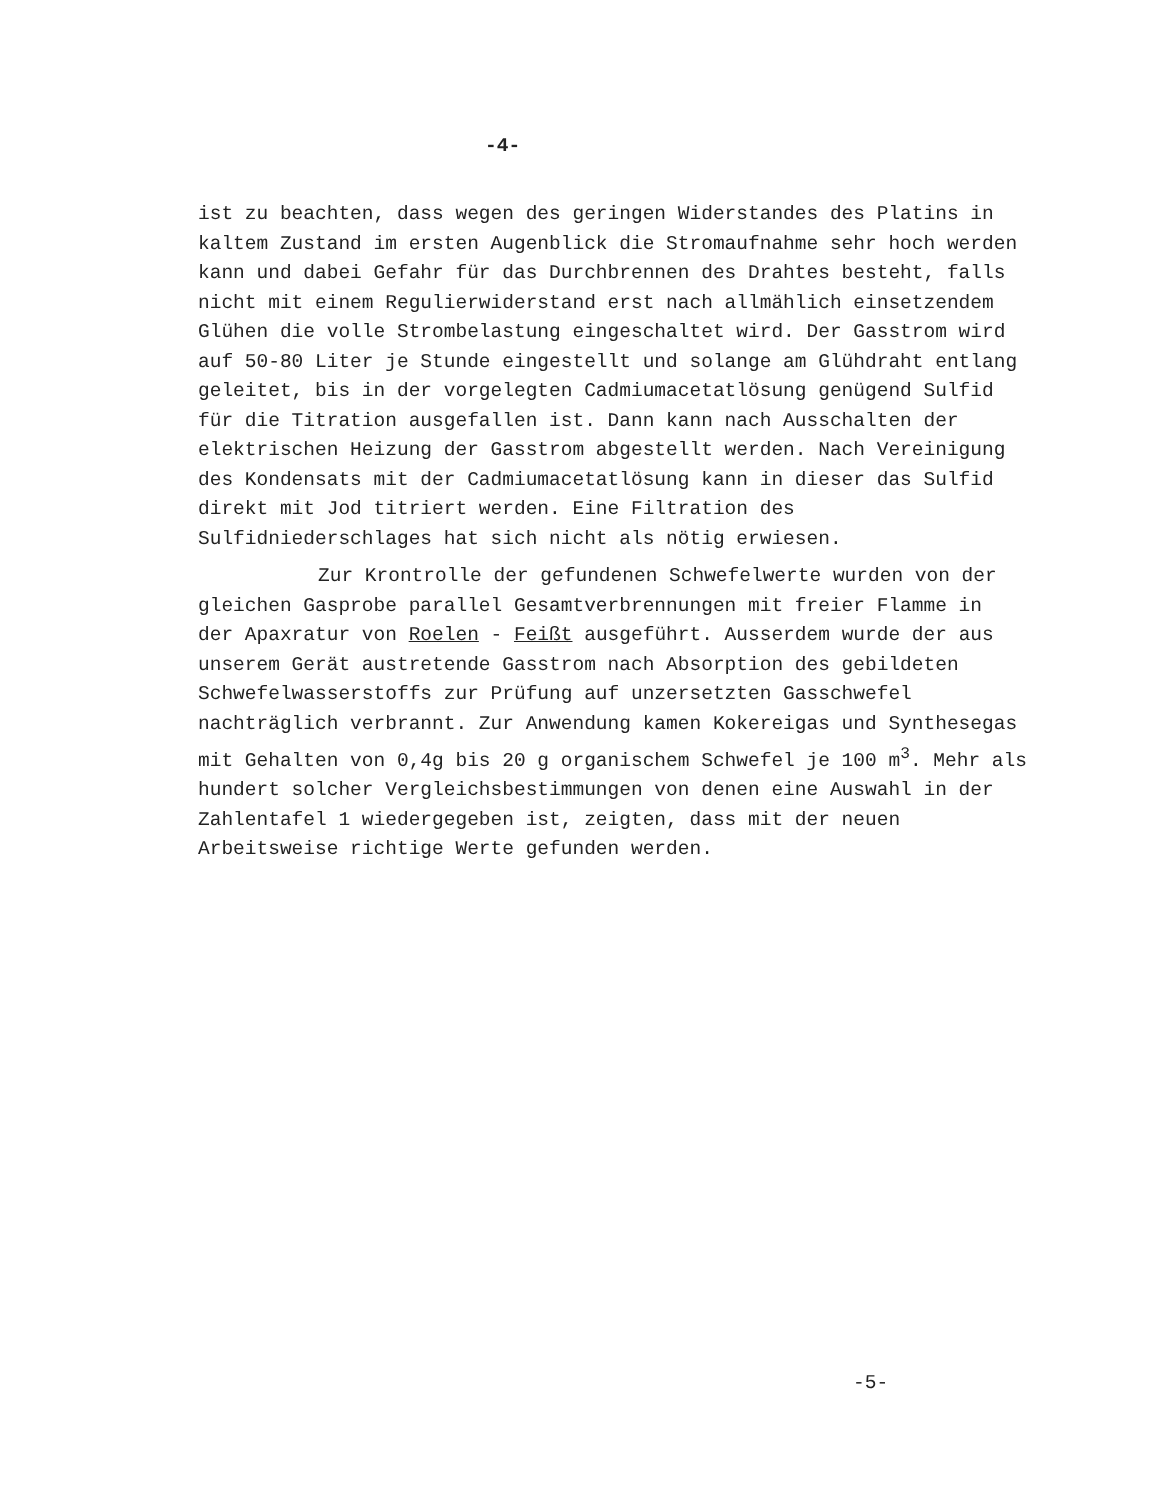-4-
ist zu beachten, dass wegen des geringen Widerstandes des Platins in kaltem Zustand im ersten Augenblick die Stromaufnahme sehr hoch werden kann und dabei Gefahr für das Durchbrennen des Drahtes besteht, falls nicht mit einem Regulierwiderstand erst nach allmählich einsetzendem Glühen die volle Strombelastung eingeschaltet wird. Der Gasstrom wird auf 50-80 Liter je Stunde eingestellt und solange am Glühdraht entlang geleitet, bis in der vorgelegten Cadmiumacetatlösung genügend Sulfid für die Titration ausgefallen ist. Dann kann nach Ausschalten der elektrischen Heizung der Gasstrom abgestellt werden. Nach Vereinigung des Kondensats mit der Cadmiumacetatlösung kann in dieser das Sulfid direkt mit Jod titriert werden. Eine Filtration des Sulfidniederschlages hat sich nicht als nötig erwiesen.
Zur Krontrolle der gefundenen Schwefelwerte wurden von der gleichen Gasprobe parallel Gesamtverbrennungen mit freier Flamme in der Apaxratur von Roelen - Feißt ausgeführt. Ausserdem wurde der aus unserem Gerät austretende Gasstrom nach Absorption des gebildeten Schwefelwasserstoffs zur Prüfung auf unzersetzten Gasschwefel nachträglich verbrannt. Zur Anwendung kamen Kokereigas und Synthesegas mit Gehalten von 0,4g bis 20 g organischem Schwefel je 100 m<sup>3</sup>. Mehr als hundert solcher Vergleichsbestimmungen von denen eine Auswahl in der Zahlentafel 1 wiedergegeben ist, zeigten, dass mit der neuen Arbeitsweise richtige Werte gefunden werden.
-5-